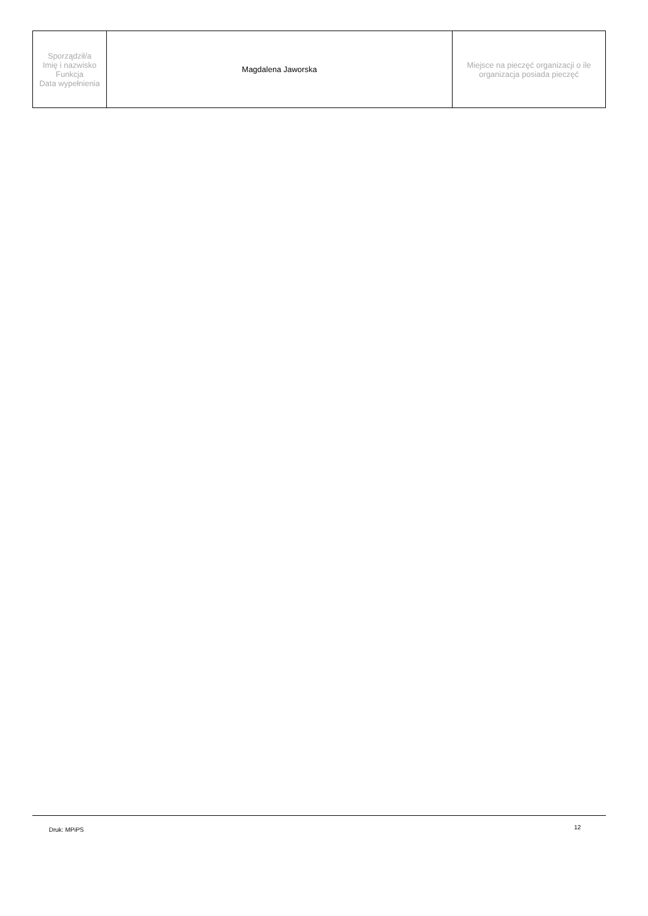| Sporządził/a Imię i nazwisko Funkcja Data wypełnienia | Magdalena Jaworska | Miejsce na pieczęć organizacji o ile organizacja posiada pieczęć |
Druk: MPiPS 12